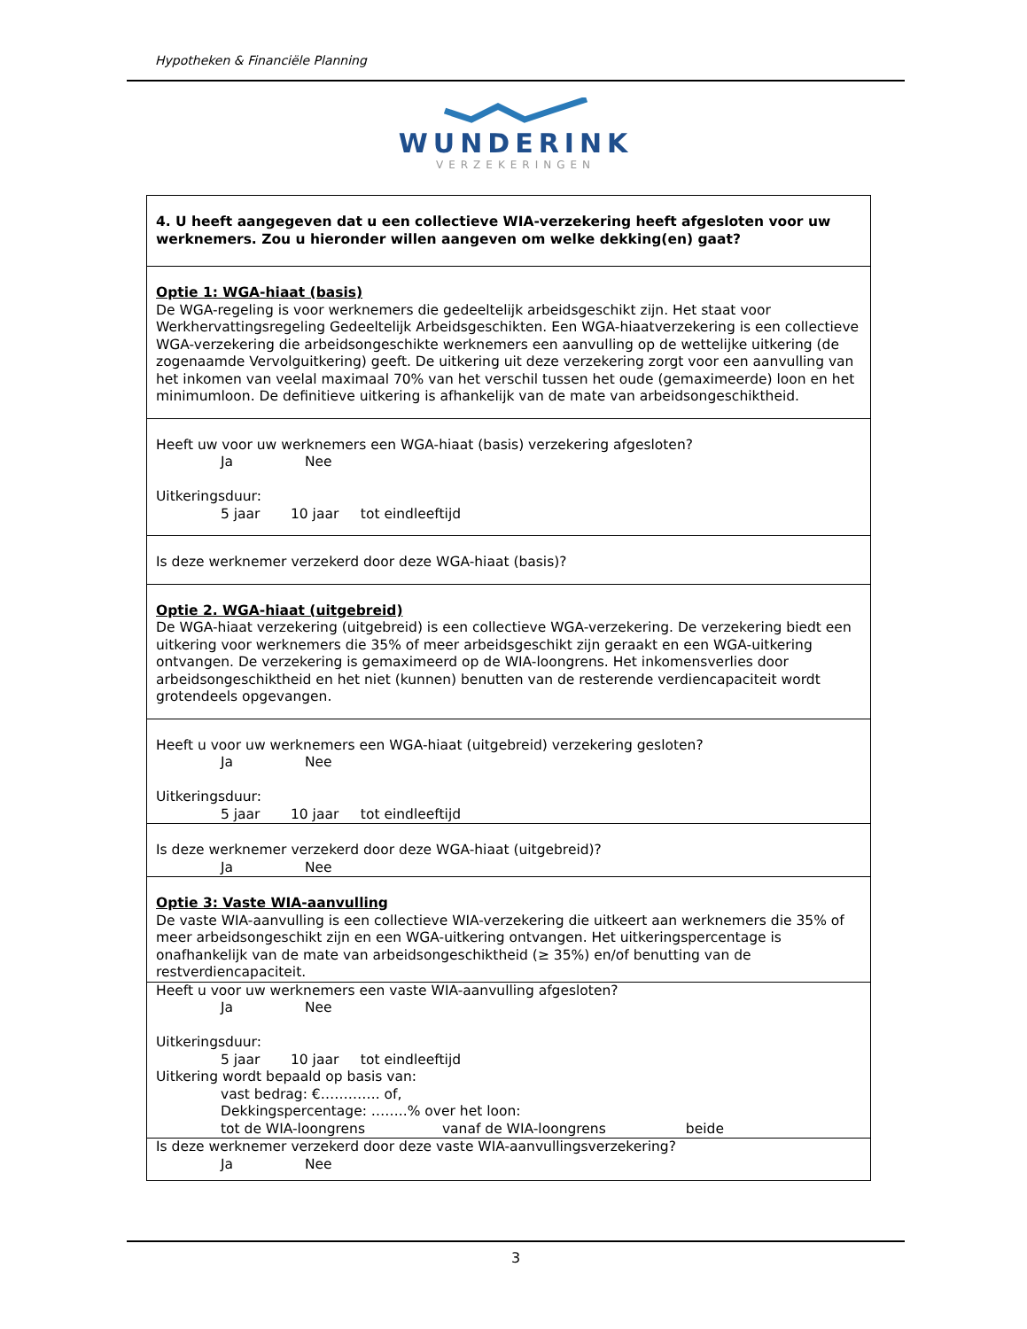Hypotheken & Financiële Planning
WUNDERINK
VERZEKERINGEN
| 4. U heeft aangegeven dat u een collectieve WIA-verzekering heeft afgesloten voor uw werknemers. Zou u hieronder willen aangeven om welke dekking(en) gaat? |
| Optie 1: WGA-hiaat (basis) De WGA-regeling is voor werknemers die gedeeltelijk arbeidsgeschikt zijn. Het staat voor Werkhervattingsregeling Gedeeltelijk Arbeidsgeschikten. Een WGA-hiaatverzekering is een collectieve WGA-verzekering die arbeidsongeschikte werknemers een aanvulling op de wettelijke uitkering (de zogenaamde Vervolguitkering) geeft. De uitkering uit deze verzekering zorgt voor een aanvulling van het inkomen van veelal maximaal 70% van het verschil tussen het oude (gemaximeerde) loon en het minimumloon. De definitieve uitkering is afhankelijk van de mate van arbeidsongeschiktheid. |
| Heeft uw voor uw werknemers een WGA-hiaat (basis) verzekering afgesloten? Ja Nee Uitkeringsduur: 5 jaar 10 jaar tot eindleeftijd |
| Is deze werknemer verzekerd door deze WGA-hiaat (basis)? |
| Optie 2. WGA-hiaat (uitgebreid) De WGA-hiaat verzekering (uitgebreid) is een collectieve WGA-verzekering. De verzekering biedt een uitkering voor werknemers die 35% of meer arbeidsgeschikt zijn geraakt en een WGA-uitkering ontvangen. De verzekering is gemaximeerd op de WIA-loongrens. Het inkomensverlies door arbeidsongeschiktheid en het niet (kunnen) benutten van de resterende verdiencapaciteit wordt grotendeels opgevangen. |
| Heeft u voor uw werknemers een WGA-hiaat (uitgebreid) verzekering gesloten? Ja Nee Uitkeringsduur: 5 jaar 10 jaar tot eindleeftijd |
| Is deze werknemer verzekerd door deze WGA-hiaat (uitgebreid)? Ja Nee |
| Optie 3: Vaste WIA-aanvulling De vaste WIA-aanvulling is een collectieve WIA-verzekering die uitkeert aan werknemers die 35% of meer arbeidsongeschikt zijn en een WGA-uitkering ontvangen. Het uitkeringspercentage is onafhankelijk van de mate van arbeidsongeschiktheid (≥ 35%) en/of benutting van de restverdiencapaciteit. |
| Heeft u voor uw werknemers een vaste WIA-aanvulling afgesloten? Ja Nee Uitkeringsduur: 5 jaar 10 jaar tot eindleeftijd Uitkering wordt bepaald op basis van: vast bedrag: €…………. of, Dekkingspercentage: ……..% over het loon: tot de WIA-loongrens vanaf de WIA-loongrens beide |
| Is deze werknemer verzekerd door deze vaste WIA-aanvullingsverzekering? Ja Nee |
3